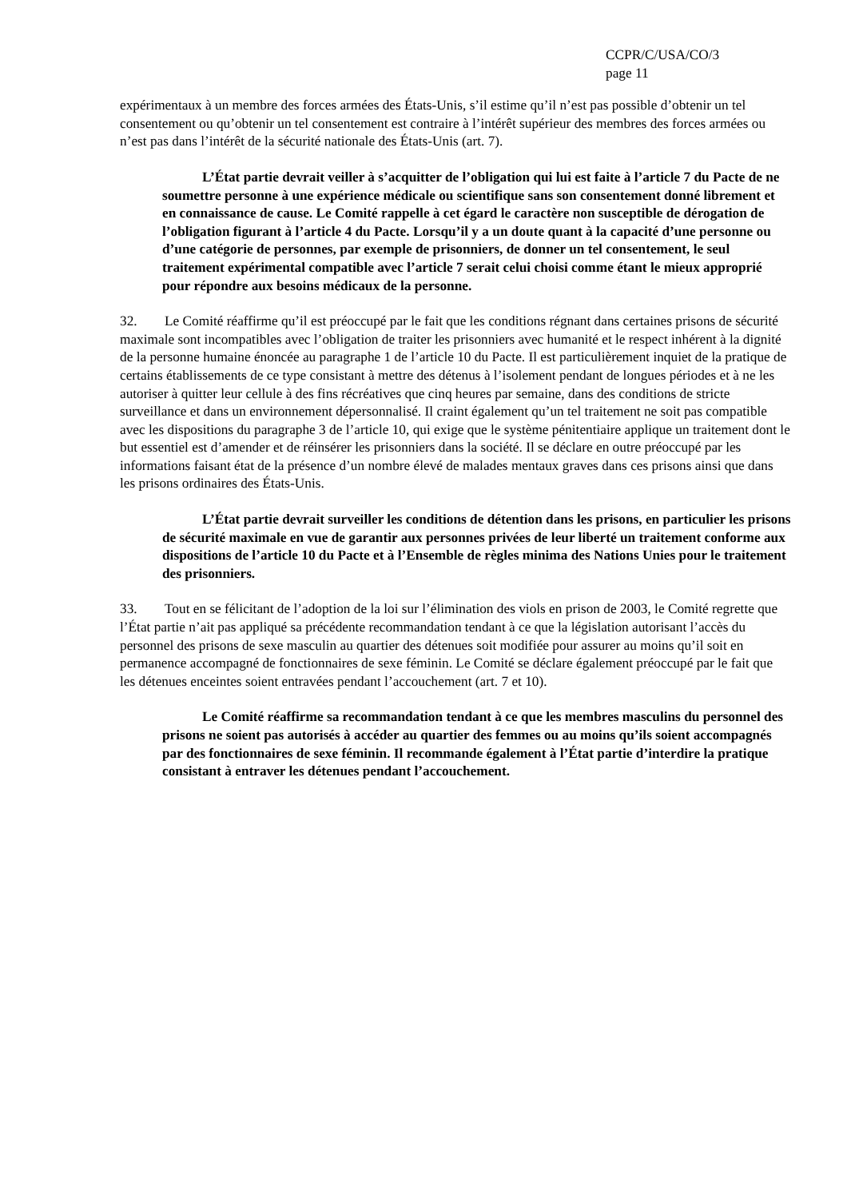CCPR/C/USA/CO/3
page 11
expérimentaux à un membre des forces armées des États-Unis, s’il estime qu’il n’est pas possible d’obtenir un tel consentement ou qu’obtenir un tel consentement est contraire à l’intérêt supérieur des membres des forces armées ou n’est pas dans l’intérêt de la sécurité nationale des États-Unis (art. 7).
L’État partie devrait veiller à s’acquitter de l’obligation qui lui est faite à l’article 7 du Pacte de ne soumettre personne à une expérience médicale ou scientifique sans son consentement donné librement et en connaissance de cause. Le Comité rappelle à cet égard le caractère non susceptible de dérogation de l’obligation figurant à l’article 4 du Pacte. Lorsqu’il y a un doute quant à la capacité d’une personne ou d’une catégorie de personnes, par exemple de prisonniers, de donner un tel consentement, le seul traitement expérimental compatible avec l’article 7 serait celui choisi comme étant le mieux approprié pour répondre aux besoins médicaux de la personne.
32. Le Comité réaffirme qu’il est préoccupé par le fait que les conditions régnant dans certaines prisons de sécurité maximale sont incompatibles avec l’obligation de traiter les prisonniers avec humanité et le respect inhérent à la dignité de la personne humaine énoncée au paragraphe 1 de l’article 10 du Pacte. Il est particulièrement inquiet de la pratique de certains établissements de ce type consistant à mettre des détenus à l’isolement pendant de longues périodes et à ne les autoriser à quitter leur cellule à des fins récréatives que cinq heures par semaine, dans des conditions de stricte surveillance et dans un environnement dépersonnalisé. Il craint également qu’un tel traitement ne soit pas compatible avec les dispositions du paragraphe 3 de l’article 10, qui exige que le système pénitentiaire applique un traitement dont le but essentiel est d’amender et de réinsérer les prisonniers dans la société. Il se déclare en outre préoccupé par les informations faisant état de la présence d’un nombre élevé de malades mentaux graves dans ces prisons ainsi que dans les prisons ordinaires des États-Unis.
L’État partie devrait surveiller les conditions de détention dans les prisons, en particulier les prisons de sécurité maximale en vue de garantir aux personnes privées de leur liberté un traitement conforme aux dispositions de l’article 10 du Pacte et à l’Ensemble de règles minima des Nations Unies pour le traitement des prisonniers.
33. Tout en se félicitant de l’adoption de la loi sur l’élimination des viols en prison de 2003, le Comité regrette que l’État partie n’ait pas appliqué sa précédente recommandation tendant à ce que la législation autorisant l’accès du personnel des prisons de sexe masculin au quartier des détenues soit modifiée pour assurer au moins qu’il soit en permanence accompagné de fonctionnaires de sexe féminin. Le Comité se déclare également préoccupé par le fait que les détenues enceintes soient entravées pendant l’accouchement (art. 7 et 10).
Le Comité réaffirme sa recommandation tendant à ce que les membres masculins du personnel des prisons ne soient pas autorisés à accéder au quartier des femmes ou au moins qu’ils soient accompagnés par des fonctionnaires de sexe féminin. Il recommande également à l’État partie d’interdire la pratique consistant à entraver les détenues pendant l’accouchement.